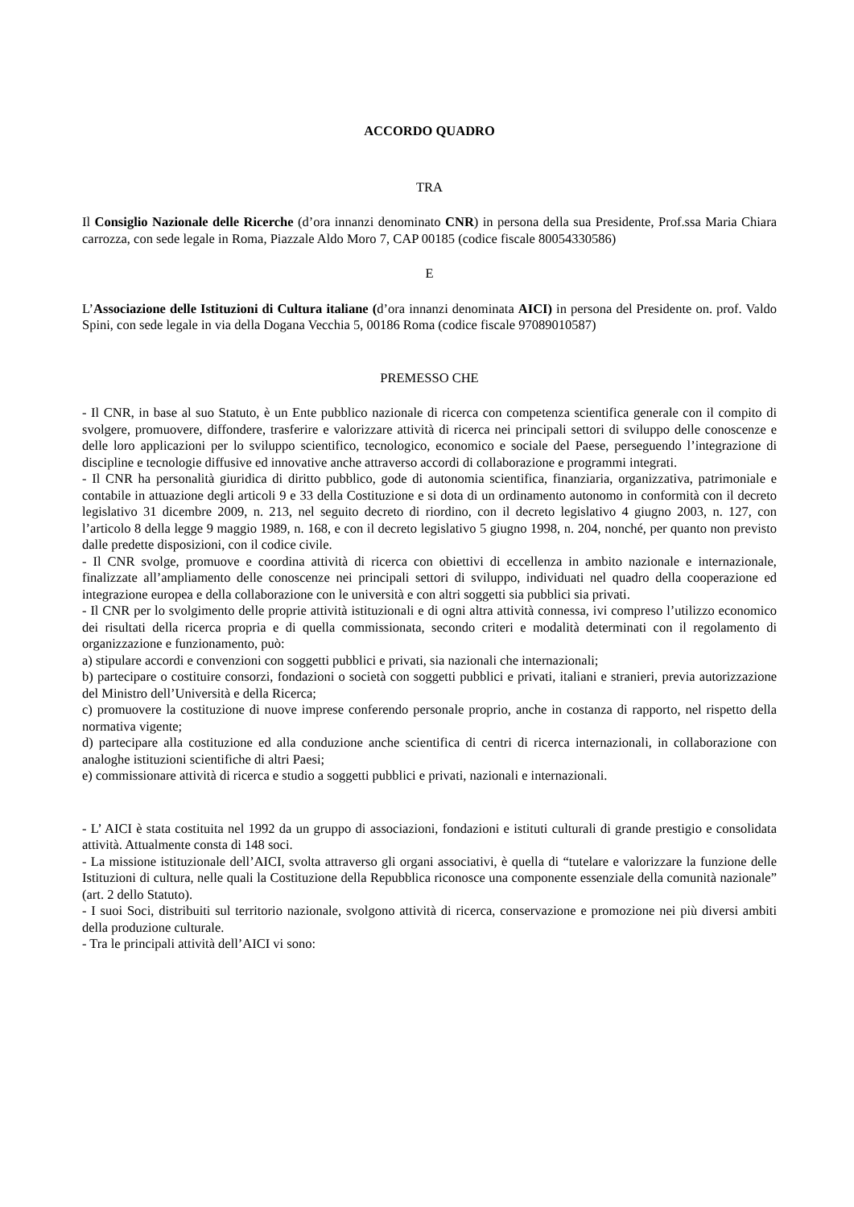ACCORDO QUADRO
TRA
Il Consiglio Nazionale delle Ricerche (d’ora innanzi denominato CNR) in persona della sua Presidente, Prof.ssa Maria Chiara carrozza, con sede legale in Roma, Piazzale Aldo Moro 7, CAP 00185 (codice fiscale 80054330586)
E
L’Associazione delle Istituzioni di Cultura italiane (d’ora innanzi denominata AICI) in persona del Presidente on. prof. Valdo Spini, con sede legale in via della Dogana Vecchia 5, 00186 Roma (codice fiscale 97089010587)
PREMESSO CHE
- Il CNR, in base al suo Statuto, è un Ente pubblico nazionale di ricerca con competenza scientifica generale con il compito di svolgere, promuovere, diffondere, trasferire e valorizzare attività di ricerca nei principali settori di sviluppo delle conoscenze e delle loro applicazioni per lo sviluppo scientifico, tecnologico, economico e sociale del Paese, perseguendo l’integrazione di discipline e tecnologie diffusive ed innovative anche attraverso accordi di collaborazione e programmi integrati.
- Il CNR ha personalità giuridica di diritto pubblico, gode di autonomia scientifica, finanziaria, organizzativa, patrimoniale e contabile in attuazione degli articoli 9 e 33 della Costituzione e si dota di un ordinamento autonomo in conformità con il decreto legislativo 31 dicembre 2009, n. 213, nel seguito decreto di riordino, con il decreto legislativo 4 giugno 2003, n. 127, con l’articolo 8 della legge 9 maggio 1989, n. 168, e con il decreto legislativo 5 giugno 1998, n. 204, nonché, per quanto non previsto dalle predette disposizioni, con il codice civile.
- Il CNR svolge, promuove e coordina attività di ricerca con obiettivi di eccellenza in ambito nazionale e internazionale, finalizzate all’ampliamento delle conoscenze nei principali settori di sviluppo, individuati nel quadro della cooperazione ed integrazione europea e della collaborazione con le università e con altri soggetti sia pubblici sia privati.
- Il CNR per lo svolgimento delle proprie attività istituzionali e di ogni altra attività connessa, ivi compreso l’utilizzo economico dei risultati della ricerca propria e di quella commissionata, secondo criteri e modalità determinati con il regolamento di organizzazione e funzionamento, può:
a) stipulare accordi e convenzioni con soggetti pubblici e privati, sia nazionali che internazionali;
b) partecipare o costituire consorzi, fondazioni o società con soggetti pubblici e privati, italiani e stranieri, previa autorizzazione del Ministro dell’Università e della Ricerca;
c) promuovere la costituzione di nuove imprese conferendo personale proprio, anche in costanza di rapporto, nel rispetto della normativa vigente;
d) partecipare alla costituzione ed alla conduzione anche scientifica di centri di ricerca internazionali, in collaborazione con analoghe istituzioni scientifiche di altri Paesi;
e) commissionare attività di ricerca e studio a soggetti pubblici e privati, nazionali e internazionali.
- L’ AICI è stata costituita nel 1992 da un gruppo di associazioni, fondazioni e istituti culturali di grande prestigio e consolidata attività. Attualmente consta di 148 soci.
- La missione istituzionale dell’AICI, svolta attraverso gli organi associativi, è quella di “tutelare e valorizzare la funzione delle Istituzioni di cultura, nelle quali la Costituzione della Repubblica riconosce una componente essenziale della comunità nazionale” (art. 2 dello Statuto).
- I suoi Soci, distribuiti sul territorio nazionale, svolgono attività di ricerca, conservazione e promozione nei più diversi ambiti della produzione culturale.
- Tra le principali attività dell’AICI vi sono: